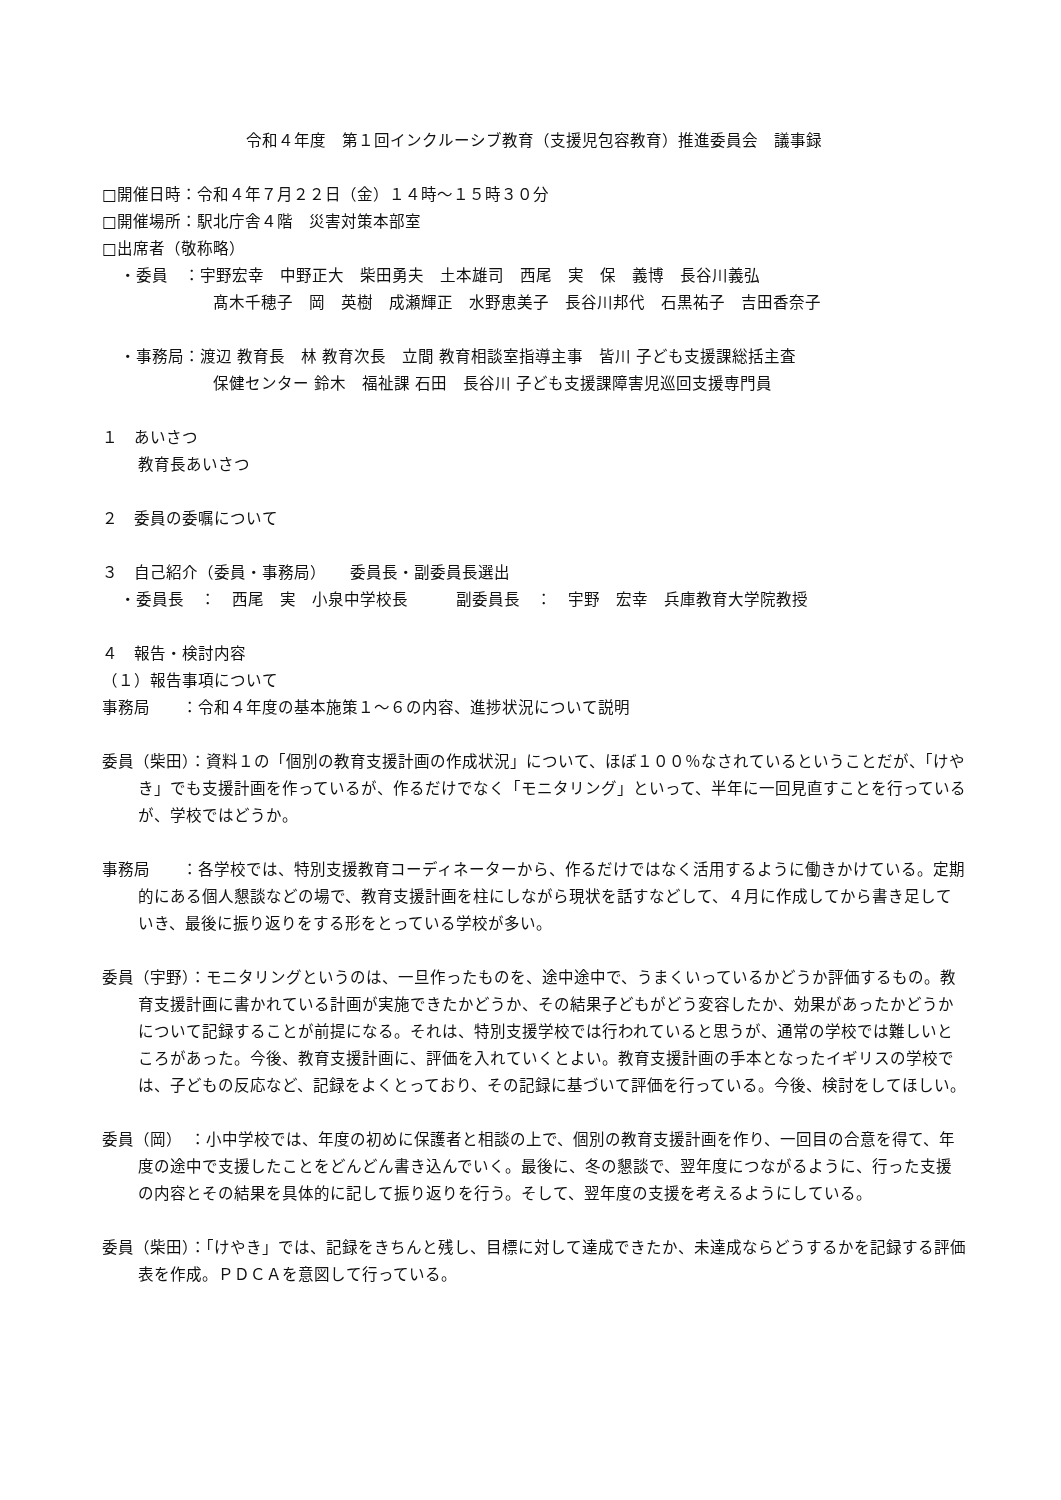令和４年度　第１回インクルーシブ教育（支援児包容教育）推進委員会　議事録
□開催日時：令和４年７月２２日（金）１４時～１５時３０分
□開催場所：駅北庁舎４階　災害対策本部室
□出席者（敬称略）
・委員　：宇野宏幸　中野正大　柴田勇夫　土本雄司　西尾　実　保　義博　長谷川義弘
髙木千穂子　岡　英樹　成瀬輝正　水野恵美子　長谷川邦代　石黒祐子　吉田香奈子
・事務局：渡辺 教育長　林 教育次長　立間 教育相談室指導主事　皆川 子ども支援課総括主査
保健センター 鈴木　福祉課 石田　長谷川 子ども支援課障害児巡回支援専門員
１　あいさつ
教育長あいさつ
２　委員の委嘱について
３　自己紹介（委員・事務局）　　委員長・副委員長選出
・委員長　：　西尾　実　小泉中学校長　　　副委員長　：　宇野　宏幸　兵庫教育大学院教授
４　報告・検討内容
（１）報告事項について
事務局　　：令和４年度の基本施策１～６の内容、進捗状況について説明
委員（柴田）：資料１の「個別の教育支援計画の作成状況」について、ほぼ１００％なされているということだが、「けやき」でも支援計画を作っているが、作るだけでなく「モニタリング」といって、半年に一回見直すことを行っているが、学校ではどうか。
事務局　　：各学校では、特別支援教育コーディネーターから、作るだけではなく活用するように働きかけている。定期的にある個人懇談などの場で、教育支援計画を柱にしながら現状を話すなどして、４月に作成してから書き足していき、最後に振り返りをする形をとっている学校が多い。
委員（宇野）：モニタリングというのは、一旦作ったものを、途中途中で、うまくいっているかどうか評価するもの。教育支援計画に書かれている計画が実施できたかどうか、その結果子どもがどう変容したか、効果があったかどうかについて記録することが前提になる。それは、特別支援学校では行われていると思うが、通常の学校では難しいところがあった。今後、教育支援計画に、評価を入れていくとよい。教育支援計画の手本となったイギリスの学校では、子どもの反応など、記録をよくとっており、その記録に基づいて評価を行っている。今後、検討をしてほしい。
委員（岡）　：小中学校では、年度の初めに保護者と相談の上で、個別の教育支援計画を作り、一回目の合意を得て、年度の途中で支援したことをどんどん書き込んでいく。最後に、冬の懇談で、翌年度につながるように、行った支援の内容とその結果を具体的に記して振り返りを行う。そして、翌年度の支援を考えるようにしている。
委員（柴田）：「けやき」では、記録をきちんと残し、目標に対して達成できたか、未達成ならどうするかを記録する評価表を作成。ＰＤＣＡを意図して行っている。